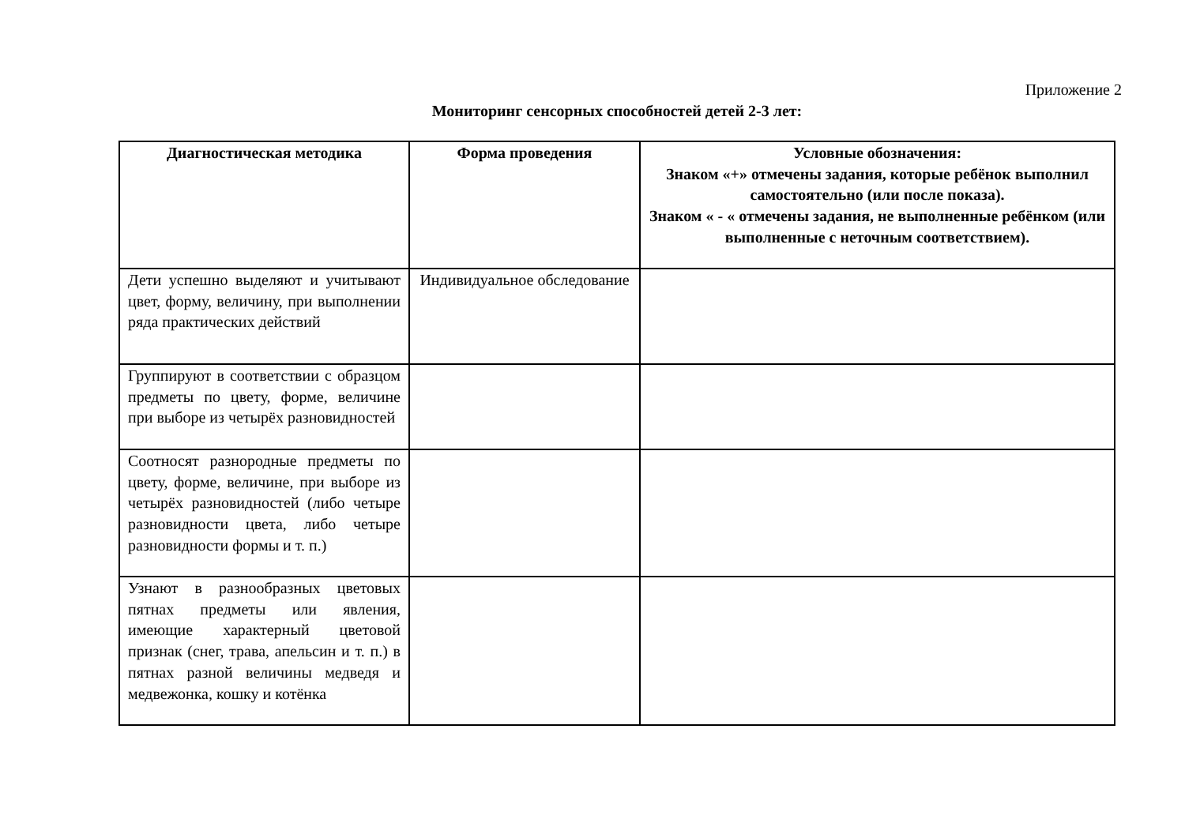Приложение 2
Мониторинг сенсорных способностей детей 2-3 лет:
| Диагностическая методика | Форма проведения | Условные обозначения: Знаком «+» отмечены задания, которые ребёнок выполнил самостоятельно (или после показа). Знаком « - « отмечены задания, не выполненные ребёнком (или выполненные с неточным соответствием). |
| --- | --- | --- |
| Дети успешно выделяют и учитывают цвет, форму, величину, при выполнении ряда практических действий | Индивидуальное обследование | |
| Группируют в соответствии с образцом предметы по цвету, форме, величине при выборе из четырёх разновидностей | | |
| Соотносят разнородные предметы по цвету, форме, величине, при выборе из четырёх разновидностей (либо четыре разновидности цвета, либо четыре разновидности формы и т. п.) | | |
| Узнают в разнообразных цветовых пятнах предметы или явления, имеющие характерный цветовой признак (снег, трава, апельсин и т. п.) в пятнах разной величины медведя и медвежонка, кошку и котёнка | | |